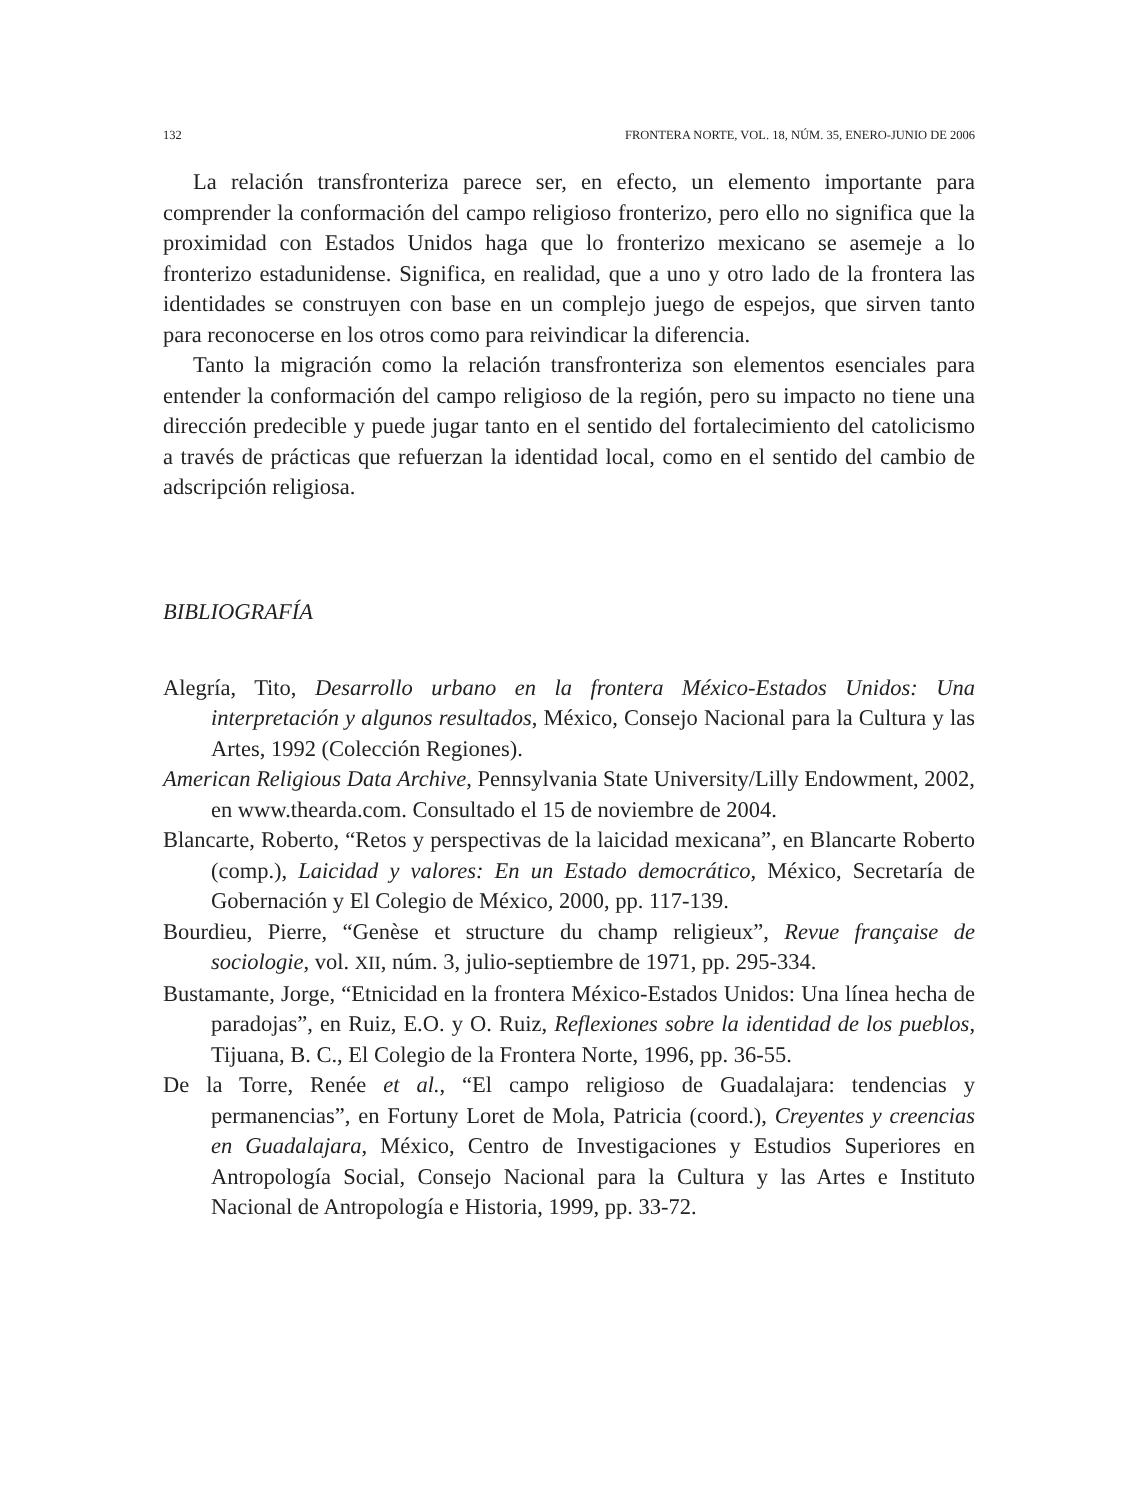132 FRONTERA NORTE, VOL. 18, NÚM. 35, ENERO-JUNIO DE 2006
La relación transfronteriza parece ser, en efecto, un elemento importante para comprender la conformación del campo religioso fronterizo, pero ello no significa que la proximidad con Estados Unidos haga que lo fronterizo mexicano se asemeje a lo fronterizo estadunidense. Significa, en realidad, que a uno y otro lado de la frontera las identidades se construyen con base en un complejo juego de espejos, que sirven tanto para reconocerse en los otros como para reivindicar la diferencia.
Tanto la migración como la relación transfronteriza son elementos esenciales para entender la conformación del campo religioso de la región, pero su impacto no tiene una dirección predecible y puede jugar tanto en el sentido del fortalecimiento del catolicismo a través de prácticas que refuerzan la identidad local, como en el sentido del cambio de adscripción religiosa.
BIBLIOGRAFÍA
Alegría, Tito, Desarrollo urbano en la frontera México-Estados Unidos: Una interpretación y algunos resultados, México, Consejo Nacional para la Cultura y las Artes, 1992 (Colección Regiones).
American Religious Data Archive, Pennsylvania State University/Lilly Endowment, 2002, en www.thearda.com. Consultado el 15 de noviembre de 2004.
Blancarte, Roberto, “Retos y perspectivas de la laicidad mexicana”, en Blancarte Roberto (comp.), Laicidad y valores: En un Estado democrático, México, Secretaría de Gobernación y El Colegio de México, 2000, pp. 117-139.
Bourdieu, Pierre, “Genèse et structure du champ religieux”, Revue française de sociologie, vol. XII, núm. 3, julio-septiembre de 1971, pp. 295-334.
Bustamante, Jorge, “Etnicidad en la frontera México-Estados Unidos: Una línea hecha de paradojas”, en Ruiz, E.O. y O. Ruiz, Reflexiones sobre la identidad de los pueblos, Tijuana, B. C., El Colegio de la Frontera Norte, 1996, pp. 36-55.
De la Torre, Renée et al., “El campo religioso de Guadalajara: tendencias y permanencias”, en Fortuny Loret de Mola, Patricia (coord.), Creyentes y creencias en Guadalajara, México, Centro de Investigaciones y Estudios Superiores en Antropología Social, Consejo Nacional para la Cultura y las Artes e Instituto Nacional de Antropología e Historia, 1999, pp. 33-72.